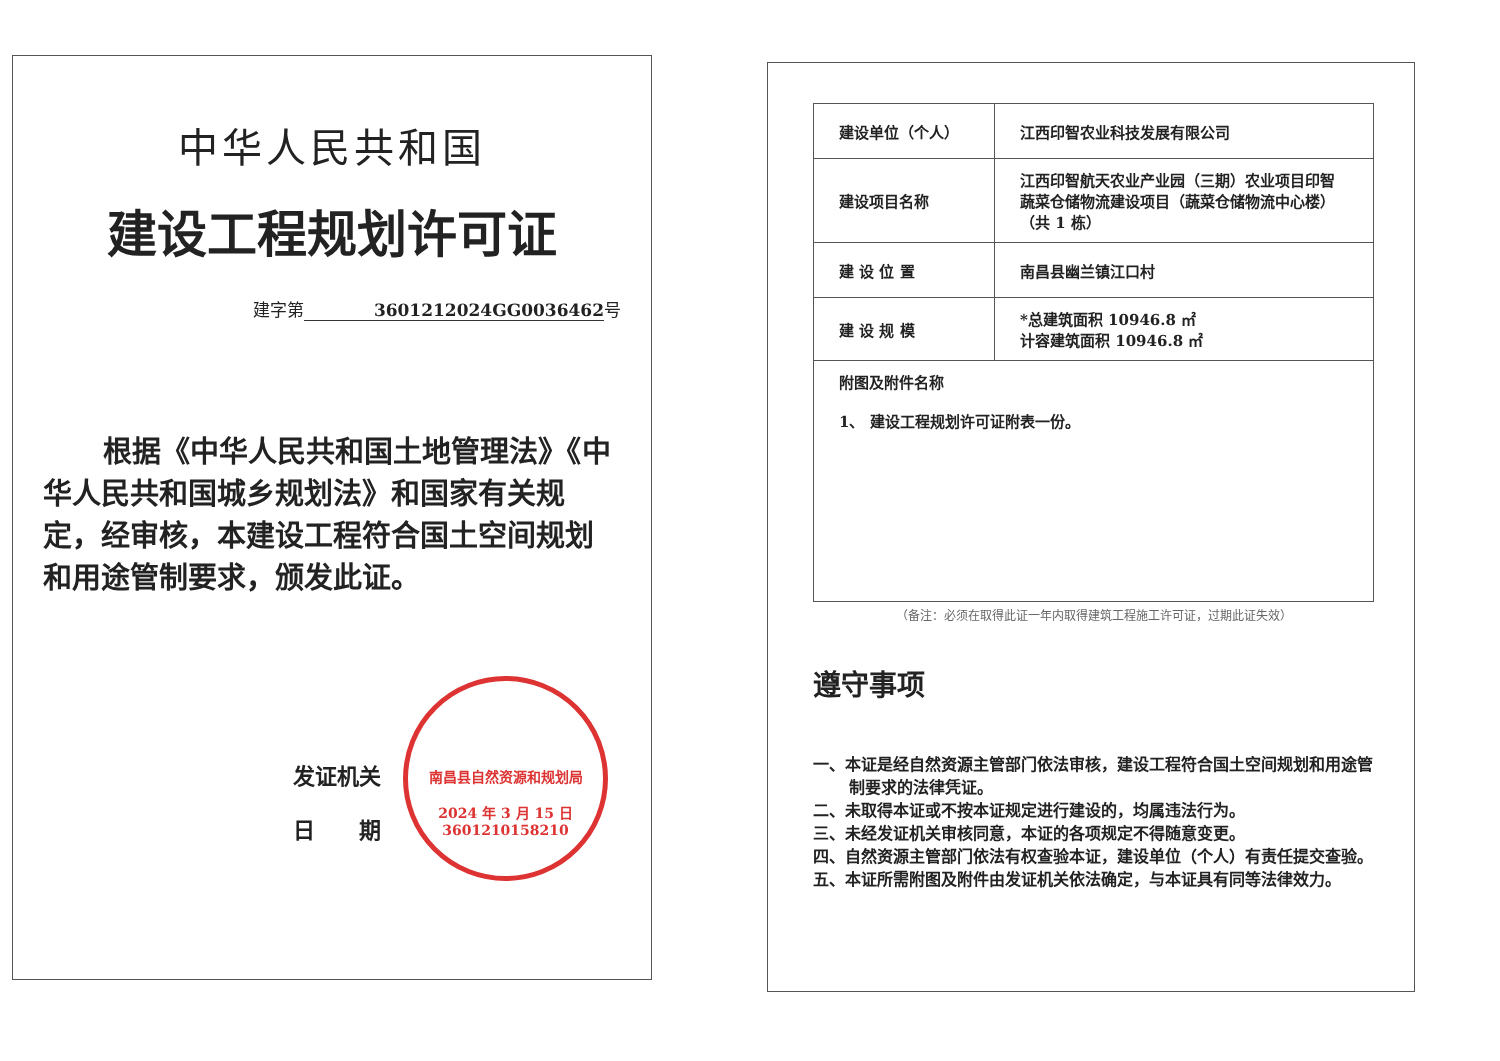中华人民共和国
建设工程规划许可证
建字第 3601212024GG0036462号
根据《中华人民共和国土地管理法》《中华人民共和国城乡规划法》和国家有关规定，经审核，本建设工程符合国土空间规划和用途管制要求，颁发此证。
发证机关
日　　期
南昌县自然资源和规划局
2024 年 3 月 15 日
3601210158210
| 建设单位（个人） | 江西印智农业科技发展有限公司 |
| 建设项目名称 | 江西印智航天农业产业园（三期）农业项目印智蔬菜仓储物流建设项目（蔬菜仓储物流中心楼）（共 1 栋） |
| 建 设 位 置 | 南昌县幽兰镇江口村 |
| 建 设 规 模 | *总建筑面积 10946.8 ㎡ 计容建筑面积 10946.8 ㎡ |
| 附图及附件名称 1、 建设工程规划许可证附表一份。 | |
（备注：必须在取得此证一年内取得建筑工程施工许可证，过期此证失效）
遵守事项
一、本证是经自然资源主管部门依法审核，建设工程符合国土空间规划和用途管制要求的法律凭证。
二、未取得本证或不按本证规定进行建设的，均属违法行为。
三、未经发证机关审核同意，本证的各项规定不得随意变更。
四、自然资源主管部门依法有权查验本证，建设单位（个人）有责任提交查验。
五、本证所需附图及附件由发证机关依法确定，与本证具有同等法律效力。